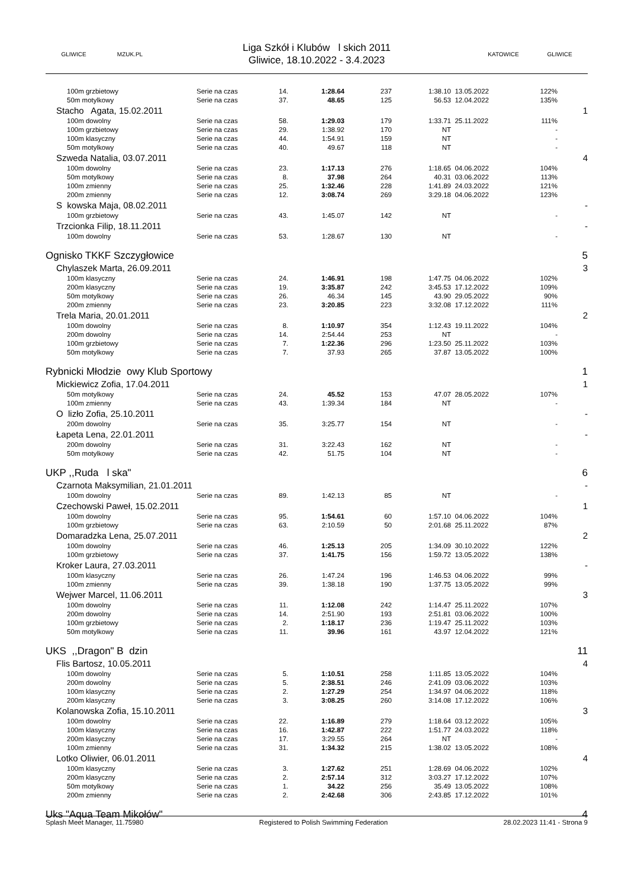GLIWICE MZUK.PL
Liga Szkół i Klubów l skich 2011
Gliwice, 18.10.2022 - 3.4.2023
KATOWICE GLIWICE
| 100m grzbietowy | Serie na czas | 14. | 1:28.64 | 237 | 1:38.10 | 13.05.2022 | 122% | |
| 50m motylkowy | Serie na czas | 37. | 48.65 | 125 | 56.53 | 12.04.2022 | 135% | |
| Stacho Agata, 15.02.2011 | | | | | | | | 1 |
| 100m dowolny | Serie na czas | 58. | 1:29.03 | 179 | 1:33.71 | 25.11.2022 | 111% | |
| 100m grzbietowy | Serie na czas | 29. | 1:38.92 | 170 | NT | | - | |
| 100m klasyczny | Serie na czas | 44. | 1:54.91 | 159 | NT | | - | |
| 50m motylkowy | Serie na czas | 40. | 49.67 | 118 | NT | | - | |
| Szweda Natalia, 03.07.2011 | | | | | | | | 4 |
| 100m dowolny | Serie na czas | 23. | 1:17.13 | 276 | 1:18.65 | 04.06.2022 | 104% | |
| 50m motylkowy | Serie na czas | 8. | 37.98 | 264 | 40.31 | 03.06.2022 | 113% | |
| 100m zmienny | Serie na czas | 25. | 1:32.46 | 228 | 1:41.89 | 24.03.2022 | 121% | |
| 200m zmienny | Serie na czas | 12. | 3:08.74 | 269 | 3:29.18 | 04.06.2022 | 123% | |
| S kowska Maja, 08.02.2011 | | | | | | | | - |
| 100m grzbietowy | Serie na czas | 43. | 1:45.07 | 142 | NT | | - | |
| Trzcionka Filip, 18.11.2011 | | | | | | | | - |
| 100m dowolny | Serie na czas | 53. | 1:28.67 | 130 | NT | | - | |
| Ognisko TKKF Szczygłowice | | | | | | | | 5 |
| Chylaszek Marta, 26.09.2011 | | | | | | | | 3 |
| 100m klasyczny | Serie na czas | 24. | 1:46.91 | 198 | 1:47.75 | 04.06.2022 | 102% | |
| 200m klasyczny | Serie na czas | 19. | 3:35.87 | 242 | 3:45.53 | 17.12.2022 | 109% | |
| 50m motylkowy | Serie na czas | 26. | 46.34 | 145 | 43.90 | 29.05.2022 | 90% | |
| 200m zmienny | Serie na czas | 23. | 3:20.85 | 223 | 3:32.08 | 17.12.2022 | 111% | |
| Trela Maria, 20.01.2011 | | | | | | | | 2 |
| 100m dowolny | Serie na czas | 8. | 1:10.97 | 354 | 1:12.43 | 19.11.2022 | 104% | |
| 200m dowolny | Serie na czas | 14. | 2:54.44 | 253 | NT | | - | |
| 100m grzbietowy | Serie na czas | 7. | 1:22.36 | 296 | 1:23.50 | 25.11.2022 | 103% | |
| 50m motylkowy | Serie na czas | 7. | 37.93 | 265 | 37.87 | 13.05.2022 | 100% | |
| Rybnicki Młodzie owy Klub Sportowy | | | | | | | | 1 |
| Mickiewicz Zofia, 17.04.2011 | | | | | | | | 1 |
| 50m motylkowy | Serie na czas | 24. | 45.52 | 153 | 47.07 | 28.05.2022 | 107% | |
| 100m zmienny | Serie na czas | 43. | 1:39.34 | 184 | NT | | - | |
| O lizło Zofia, 25.10.2011 | | | | | | | | - |
| 200m dowolny | Serie na czas | 35. | 3:25.77 | 154 | NT | | - | |
| Łapeta Lena, 22.01.2011 | | | | | | | | - |
| 200m dowolny | Serie na czas | 31. | 3:22.43 | 162 | NT | | - | |
| 50m motylkowy | Serie na czas | 42. | 51.75 | 104 | NT | | - | |
| UKP ,,Ruda l ska" | | | | | | | | 6 |
| Czarnota Maksymilian, 21.01.2011 | | | | | | | | - |
| 100m dowolny | Serie na czas | 89. | 1:42.13 | 85 | NT | | - | |
| Czechowski Paweł, 15.02.2011 | | | | | | | | 1 |
| 100m dowolny | Serie na czas | 95. | 1:54.61 | 60 | 1:57.10 | 04.06.2022 | 104% | |
| 100m grzbietowy | Serie na czas | 63. | 2:10.59 | 50 | 2:01.68 | 25.11.2022 | 87% | |
| Domaradzka Lena, 25.07.2011 | | | | | | | | 2 |
| 100m dowolny | Serie na czas | 46. | 1:25.13 | 205 | 1:34.09 | 30.10.2022 | 122% | |
| 100m grzbietowy | Serie na czas | 37. | 1:41.75 | 156 | 1:59.72 | 13.05.2022 | 138% | |
| Kroker Laura, 27.03.2011 | | | | | | | | - |
| 100m klasyczny | Serie na czas | 26. | 1:47.24 | 196 | 1:46.53 | 04.06.2022 | 99% | |
| 100m zmienny | Serie na czas | 39. | 1:38.18 | 190 | 1:37.75 | 13.05.2022 | 99% | |
| Wejwer Marcel, 11.06.2011 | | | | | | | | 3 |
| 100m dowolny | Serie na czas | 11. | 1:12.08 | 242 | 1:14.47 | 25.11.2022 | 107% | |
| 200m dowolny | Serie na czas | 14. | 2:51.90 | 193 | 2:51.81 | 03.06.2022 | 100% | |
| 100m grzbietowy | Serie na czas | 2. | 1:18.17 | 236 | 1:19.47 | 25.11.2022 | 103% | |
| 50m motylkowy | Serie na czas | 11. | 39.96 | 161 | 43.97 | 12.04.2022 | 121% | |
| UKS ,,Dragon" B dzin | | | | | | | | 11 |
| Flis Bartosz, 10.05.2011 | | | | | | | | 4 |
| 100m dowolny | Serie na czas | 5. | 1:10.51 | 258 | 1:11.85 | 13.05.2022 | 104% | |
| 200m dowolny | Serie na czas | 5. | 2:38.51 | 246 | 2:41.09 | 03.06.2022 | 103% | |
| 100m klasyczny | Serie na czas | 2. | 1:27.29 | 254 | 1:34.97 | 04.06.2022 | 118% | |
| 200m klasyczny | Serie na czas | 3. | 3:08.25 | 260 | 3:14.08 | 17.12.2022 | 106% | |
| Kolanowska Zofia, 15.10.2011 | | | | | | | | 3 |
| 100m dowolny | Serie na czas | 22. | 1:16.89 | 279 | 1:18.64 | 03.12.2022 | 105% | |
| 100m klasyczny | Serie na czas | 16. | 1:42.87 | 222 | 1:51.77 | 24.03.2022 | 118% | |
| 200m klasyczny | Serie na czas | 17. | 3:29.55 | 264 | NT | | - | |
| 100m zmienny | Serie na czas | 31. | 1:34.32 | 215 | 1:38.02 | 13.05.2022 | 108% | |
| Lotko Oliwier, 06.01.2011 | | | | | | | | 4 |
| 100m klasyczny | Serie na czas | 3. | 1:27.62 | 251 | 1:28.69 | 04.06.2022 | 102% | |
| 200m klasyczny | Serie na czas | 2. | 2:57.14 | 312 | 3:03.27 | 17.12.2022 | 107% | |
| 50m motylkowy | Serie na czas | 1. | 34.22 | 256 | 35.49 | 13.05.2022 | 108% | |
| 200m zmienny | Serie na czas | 2. | 2:42.68 | 306 | 2:43.85 | 17.12.2022 | 101% | |
| Uks "Aqua Team Mikołów" | | | | | | | | 4 |
Splash Meet Manager, 11.75980 Registered to Polish Swimming Federation 28.02.2023 11:41 - Strona 9